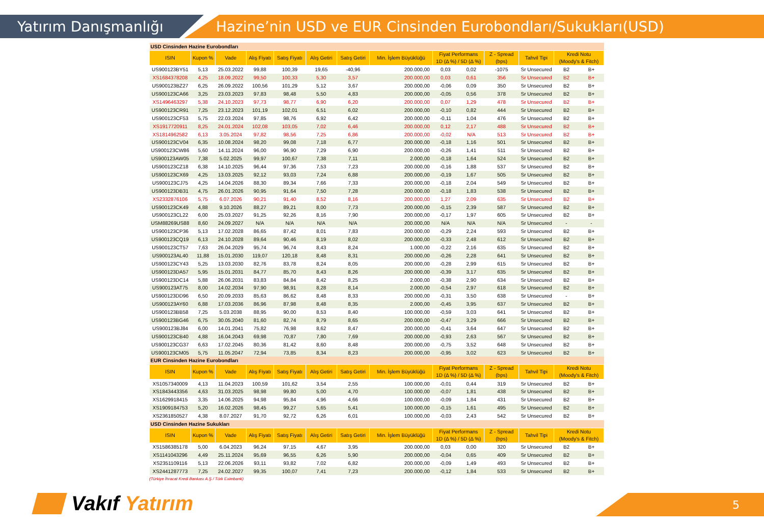Yatırım Danışmanlığı
Hazine’nin USD ve EUR Cinsinden Eurobondları/Sukukları(USD)
| USD Cinsinden Hazine Eurobondları | | | | | | | | | | | | | |
| ISIN | Kupon % | Vade | Alış Fiyatı | Satış Fiyatı | Alış Getiri | Satış Getiri | Min. İşlem Büyüklüğü | Fiyat Performans 1D (Δ %) / 5D (Δ %) | | Z - Spread (bps) | Tahvil Tipi | Kredi Notu (Moody's & Fitch) | |
| US900123BY51 | 5,13 | 25.03.2022 | 99,88 | 100,39 | 19,65 | -40,96 | 200.000,00 | 0,03 | 0,02 | -1075 | Sr Unsecured | B2 | B+ |
| XS1684378208 | 4,25 | 18.09.2022 | 99,50 | 100,33 | 5,30 | 3,57 | 200.000,00 | 0,03 | 0,61 | 356 | Sr Unsecured | B2 | B+ |
| US900123BZ27 | 6,25 | 26.09.2022 | 100,56 | 101,29 | 5,12 | 3,67 | 200.000,00 | -0,06 | 0,09 | 350 | Sr Unsecured | B2 | B+ |
| US900123CA66 | 3,25 | 23.03.2023 | 97,83 | 98,48 | 5,50 | 4,83 | 200.000,00 | -0,05 | 0,56 | 378 | Sr Unsecured | B2 | B+ |
| XS1496463297 | 5,38 | 24.10.2023 | 97,73 | 98,77 | 6,90 | 6,20 | 200.000,00 | 0,07 | 1,29 | 478 | Sr Unsecured | B2 | B+ |
| US900123CR91 | 7,25 | 23.12.2023 | 101,19 | 102,01 | 6,51 | 6,02 | 200.000,00 | -0,10 | 0,82 | 444 | Sr Unsecured | B2 | B+ |
| US900123CF53 | 5,75 | 22.03.2024 | 97,85 | 98,76 | 6,92 | 6,42 | 200.000,00 | -0,11 | 1,04 | 476 | Sr Unsecured | B2 | B+ |
| XS1917720911 | 8,25 | 24.01.2024 | 102,08 | 103,05 | 7,02 | 6,46 | 200.000,00 | 0,12 | 2,17 | 488 | Sr Unsecured | B2 | B+ |
| XS1814962582 | 6,13 | 3.05.2024 | 97,82 | 98,56 | 7,25 | 6,86 | 200.000,00 | -0,02 | N/A | 513 | Sr Unsecured | B2 | B+ |
| US900123CV04 | 6,35 | 10.08.2024 | 98,20 | 99,08 | 7,18 | 6,77 | 200.000,00 | -0,18 | 1,16 | 501 | Sr Unsecured | B2 | B+ |
| US900123CW86 | 5,60 | 14.11.2024 | 96,00 | 96,90 | 7,29 | 6,90 | 200.000,00 | -0,26 | 1,41 | 511 | Sr Unsecured | B2 | B+ |
| US900123AW05 | 7,38 | 5.02.2025 | 99,97 | 100,67 | 7,38 | 7,11 | 2.000,00 | -0,18 | 1,64 | 524 | Sr Unsecured | B2 | B+ |
| US900123CZ18 | 6,38 | 14.10.2025 | 96,44 | 97,36 | 7,53 | 7,23 | 200.000,00 | -0,16 | 1,88 | 537 | Sr Unsecured | B2 | B+ |
| US900123CX69 | 4,25 | 13.03.2025 | 92,12 | 93,03 | 7,24 | 6,88 | 200.000,00 | -0,19 | 1,67 | 505 | Sr Unsecured | B2 | B+ |
| US900123CJ75 | 4,25 | 14.04.2026 | 88,30 | 89,34 | 7,66 | 7,33 | 200.000,00 | -0,18 | 2,04 | 549 | Sr Unsecured | B2 | B+ |
| US900123DB31 | 4,75 | 26.01.2026 | 90,95 | 91,64 | 7,50 | 7,28 | 200.000,00 | -0,18 | 1,83 | 538 | Sr Unsecured | B2 | B+ |
| XS2332876106 | 5,75 | 6.07.2026 | 90,21 | 91,40 | 8,52 | 8,16 | 200.000,00 | 1,27 | 2,09 | 635 | Sr Unsecured | B2 | B+ |
| US900123CK49 | 4,88 | 9.10.2026 | 88,27 | 89,21 | 8,00 | 7,73 | 200.000,00 | -0,15 | 2,39 | 587 | Sr Unsecured | B2 | B+ |
| US900123CL22 | 6,00 | 25.03.2027 | 91,25 | 92,26 | 8,16 | 7,90 | 200.000,00 | -0,17 | 1,97 | 605 | Sr Unsecured | B2 | B+ |
| USM88269US88 | 8,60 | 24.09.2027 | N/A | N/A | N/A | N/A | 200.000,00 | N/A | N/A | N/A | Sr Unsecured | - | - |
| US900123CP36 | 5,13 | 17.02.2028 | 86,65 | 87,42 | 8,01 | 7,83 | 200.000,00 | -0,29 | 2,24 | 593 | Sr Unsecured | B2 | B+ |
| US900123CQ19 | 6,13 | 24.10.2028 | 89,64 | 90,46 | 8,19 | 8,02 | 200.000,00 | -0,33 | 2,48 | 612 | Sr Unsecured | B2 | B+ |
| US900123CT57 | 7,63 | 26.04.2029 | 95,74 | 96,74 | 8,43 | 8,24 | 1.000,00 | -0,22 | 2,16 | 635 | Sr Unsecured | B2 | B+ |
| US900123AL40 | 11,88 | 15.01.2030 | 119,07 | 120,18 | 8,48 | 8,31 | 200.000,00 | -0,26 | 2,28 | 641 | Sr Unsecured | B2 | B+ |
| US900123CY43 | 5,25 | 13.03.2030 | 82,76 | 83,78 | 8,24 | 8,05 | 200.000,00 | -0,28 | 2,99 | 615 | Sr Unsecured | B2 | B+ |
| US900123DA57 | 5,95 | 15.01.2031 | 84,77 | 85,70 | 8,43 | 8,26 | 200.000,00 | -0,39 | 3,17 | 635 | Sr Unsecured | B2 | B+ |
| US900123DC14 | 5,88 | 26.06.2031 | 83,83 | 84,84 | 8,42 | 8,25 | 2.000,00 | -0,38 | 2,90 | 634 | Sr Unsecured | B2 | B+ |
| US900123AT75 | 8,00 | 14.02.2034 | 97,90 | 98,91 | 8,28 | 8,14 | 2.000,00 | -0,54 | 2,97 | 618 | Sr Unsecured | B2 | B+ |
| US900123DD96 | 6,50 | 20.09.2033 | 85,63 | 86,62 | 8,48 | 8,33 | 200.000,00 | -0,31 | 3,50 | 638 | Sr Unsecured | - | B+ |
| US900123AY60 | 6,88 | 17.03.2036 | 86,96 | 87,98 | 8,48 | 8,35 | 2.000,00 | -0,45 | 3,95 | 637 | Sr Unsecured | B2 | B+ |
| US900123BB58 | 7,25 | 5.03.2038 | 88,95 | 90,00 | 8,53 | 8,40 | 100.000,00 | -0,59 | 3,03 | 641 | Sr Unsecured | B2 | B+ |
| US900123BG46 | 6,75 | 30.05.2040 | 81,60 | 82,74 | 8,79 | 8,65 | 200.000,00 | -0,47 | 3,29 | 666 | Sr Unsecured | B2 | B+ |
| US900123BJ84 | 6,00 | 14.01.2041 | 75,82 | 76,98 | 8,62 | 8,47 | 200.000,00 | -0,41 | 3,64 | 647 | Sr Unsecured | B2 | B+ |
| US900123CB40 | 4,88 | 16.04.2043 | 69,98 | 70,87 | 7,80 | 7,69 | 200.000,00 | -0,93 | 2,63 | 567 | Sr Unsecured | B2 | B+ |
| US900123CG37 | 6,63 | 17.02.2045 | 80,36 | 81,42 | 8,60 | 8,48 | 200.000,00 | -0,75 | 3,52 | 648 | Sr Unsecured | B2 | B+ |
| US900123CM05 | 5,75 | 11.05.2047 | 72,94 | 73,85 | 8,34 | 8,23 | 200.000,00 | -0,95 | 3,02 | 623 | Sr Unsecured | B2 | B+ |
| EUR Cinsinden Hazine Eurobondları | | | | | | | | | | | | | |
| ISIN | Kupon % | Vade | Alış Fiyatı | Satış Fiyatı | Alış Getiri | Satış Getiri | Min. İşlem Büyüklüğü | Fiyat Performans 1D (Δ %) / 5D (Δ %) | | Z - Spread (bps) | Tahvil Tipi | Kredi Notu (Moody's & Fitch) | |
| XS1057340009 | 4,13 | 11.04.2023 | 100,59 | 101,62 | 3,54 | 2,55 | 100.000,00 | -0,01 | 0,44 | 319 | Sr Unsecured | B2 | B+ |
| XS1843443356 | 4,63 | 31.03.2025 | 98,98 | 99,80 | 5,00 | 4,70 | 100.000,00 | -0,07 | 1,81 | 438 | Sr Unsecured | B2 | B+ |
| XS1629918415 | 3,35 | 14.06.2025 | 94,98 | 95,84 | 4,96 | 4,66 | 100.000,00 | -0,09 | 1,84 | 431 | Sr Unsecured | B2 | B+ |
| XS1909184753 | 5,20 | 16.02.2026 | 98,45 | 99,27 | 5,65 | 5,41 | 100.000,00 | -0,15 | 1,61 | 495 | Sr Unsecured | B2 | B+ |
| XS2361850527 | 4,38 | 8.07.2027 | 91,70 | 92,72 | 6,26 | 6,01 | 100.000,00 | -0,03 | 2,43 | 542 | Sr Unsecured | B2 | B+ |
| USD Cinsinden Hazine Sukukları | | | | | | | | | | | | | |
| ISIN | Kupon % | Vade | Alış Fiyatı | Satış Fiyatı | Alış Getiri | Satış Getiri | Min. İşlem Büyüklüğü | Fiyat Performans 1D (Δ %) / 5D (Δ %) | | Z - Spread (bps) | Tahvil Tipi | Kredi Notu (Moody's & Fitch) | |
| XS1586385178 | 5,00 | 6.04.2023 | 96,24 | 97,15 | 4,67 | 3,95 | 200.000,00 | 0,03 | 0,00 | 320 | Sr Unsecured | B2 | B+ |
| XS1141043296 | 4,49 | 25.11.2024 | 95,69 | 96,55 | 6,26 | 5,90 | 200.000,00 | -0,04 | 0,65 | 409 | Sr Unsecured | B2 | B+ |
| XS2351109116 | 5,13 | 22.06.2026 | 93,11 | 93,82 | 7,02 | 6,82 | 200.000,00 | -0,09 | 1,49 | 493 | Sr Unsecured | B2 | B+ |
| XS2441287773 | 7,25 | 24.02.2027 | 99,35 | 100,07 | 7,41 | 7,23 | 200.000,00 | -0,12 | 1,84 | 533 | Sr Unsecured | B2 | B+ |
(Türkiye İhracat Kredi Bankası A.Ş / Türk Eximbank)
Vakıf Yatırım 5